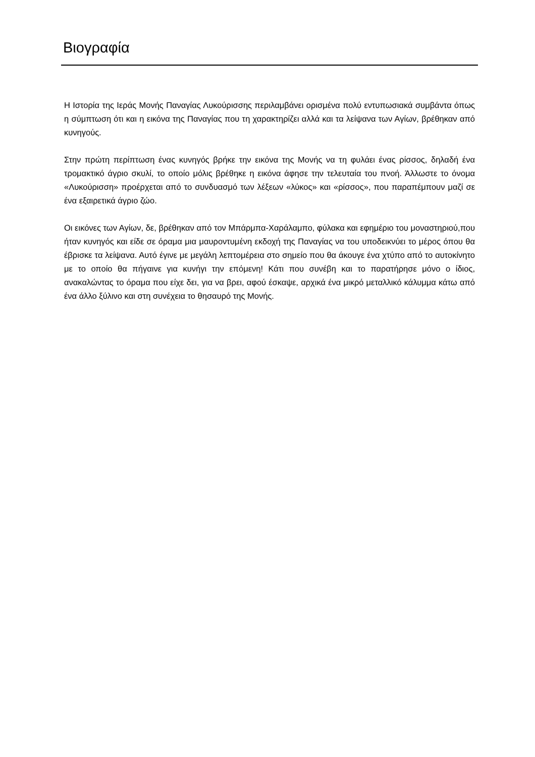Βιογραφία
Η Ιστορία της Ιεράς Μονής Παναγίας Λυκούρισσης περιλαμβάνει ορισμένα πολύ εντυπωσιακά συμβάντα όπως η σύμπτωση ότι και η εικόνα της Παναγίας που τη χαρακτηρίζει αλλά και τα λείψανα των Αγίων, βρέθηκαν από κυνηγούς.
Στην πρώτη περίπτωση ένας κυνηγός βρήκε την εικόνα της Μονής να τη φυλάει ένας ρίσσος, δηλαδή ένα τρομακτικό άγριο σκυλί, το οποίο μόλις βρέθηκε η εικόνα άφησε την τελευταία του πνοή. Άλλωστε το όνομα «Λυκούρισση» προέρχεται από το συνδυασμό των λέξεων «λύκος» και «ρίσσος», που παραπέμπουν μαζί σε ένα εξαιρετικά άγριο ζώο.
Οι εικόνες των Αγίων, δε, βρέθηκαν από τον Μπάρμπα-Χαράλαμπο, φύλακα και εφημέριο του μοναστηριού,που ήταν κυνηγός και είδε σε όραμα μια μαυροντυμένη εκδοχή της Παναγίας να του υποδεικνύει το μέρος όπου θα έβρισκε τα λείψανα. Αυτό έγινε με μεγάλη λεπτομέρεια στο σημείο που θα άκουγε ένα χτύπο από το αυτοκίνητο με το οποίο θα πήγαινε για κυνήγι την επόμενη! Κάτι που συνέβη και το παρατήρησε μόνο ο ίδιος, ανακαλώντας το όραμα που είχε δει, για να βρει, αφού έσκαψε, αρχικά ένα μικρό μεταλλικό κάλυμμα κάτω από ένα άλλο ξύλινο και στη συνέχεια το θησαυρό της Μονής.